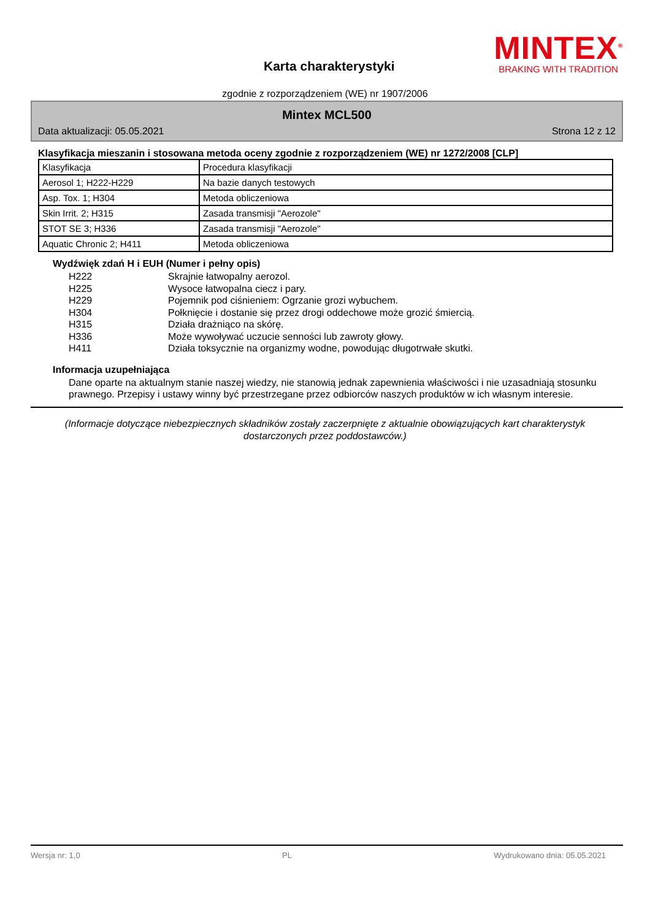Karta charakterystyki
MINTEX<sup>®</sup>
BRAKING WITH TRADITION
zgodnie z rozporządzeniem (WE) nr 1907/2006
Mintex MCL500
Data aktualizacji: 05.05.2021 Strona 12 z 12
Klasyfikacja mieszanin i stosowana metoda oceny zgodnie z rozporządzeniem (WE) nr 1272/2008 [CLP]
| Klasyfikacja | Procedura klasyfikacji |
| Aerosol 1; H222-H229 | Na bazie danych testowych |
| Asp. Tox. 1; H304 | Metoda obliczeniowa |
| Skin Irrit. 2; H315 | Zasada transmisji "Aerozole" |
| STOT SE 3; H336 | Zasada transmisji "Aerozole" |
| Aquatic Chronic 2; H411 | Metoda obliczeniowa |
Wydźwięk zdań H i EUH (Numer i pełny opis)
H222 Skrajnie łatwopalny aerozol.
H225 Wysoce łatwopalna ciecz i pary.
H229 Pojemnik pod ciśnieniem: Ogrzanie grozi wybuchem.
H304 Połknięcie i dostanie się przez drogi oddechowe może grozić śmiercią.
H315 Działa drażniąco na skórę.
H336 Może wywoływać uczucie senności lub zawroty głowy.
H411 Działa toksycznie na organizmy wodne, powodując długotrwałe skutki.
Informacja uzupełniająca
Dane oparte na aktualnym stanie naszej wiedzy, nie stanowią jednak zapewnienia właściwości i nie uzasadniają stosunku prawnego. Przepisy i ustawy winny być przestrzegane przez odbiorców naszych produktów w ich własnym interesie.
(Informacje dotyczące niebezpiecznych składników zostały zaczerpnięte z aktualnie obowiązujących kart charakterystyk dostarczonych przez poddostawców.)
Wersja nr: 1,0 PL Wydrukowano dnia: 05.05.2021